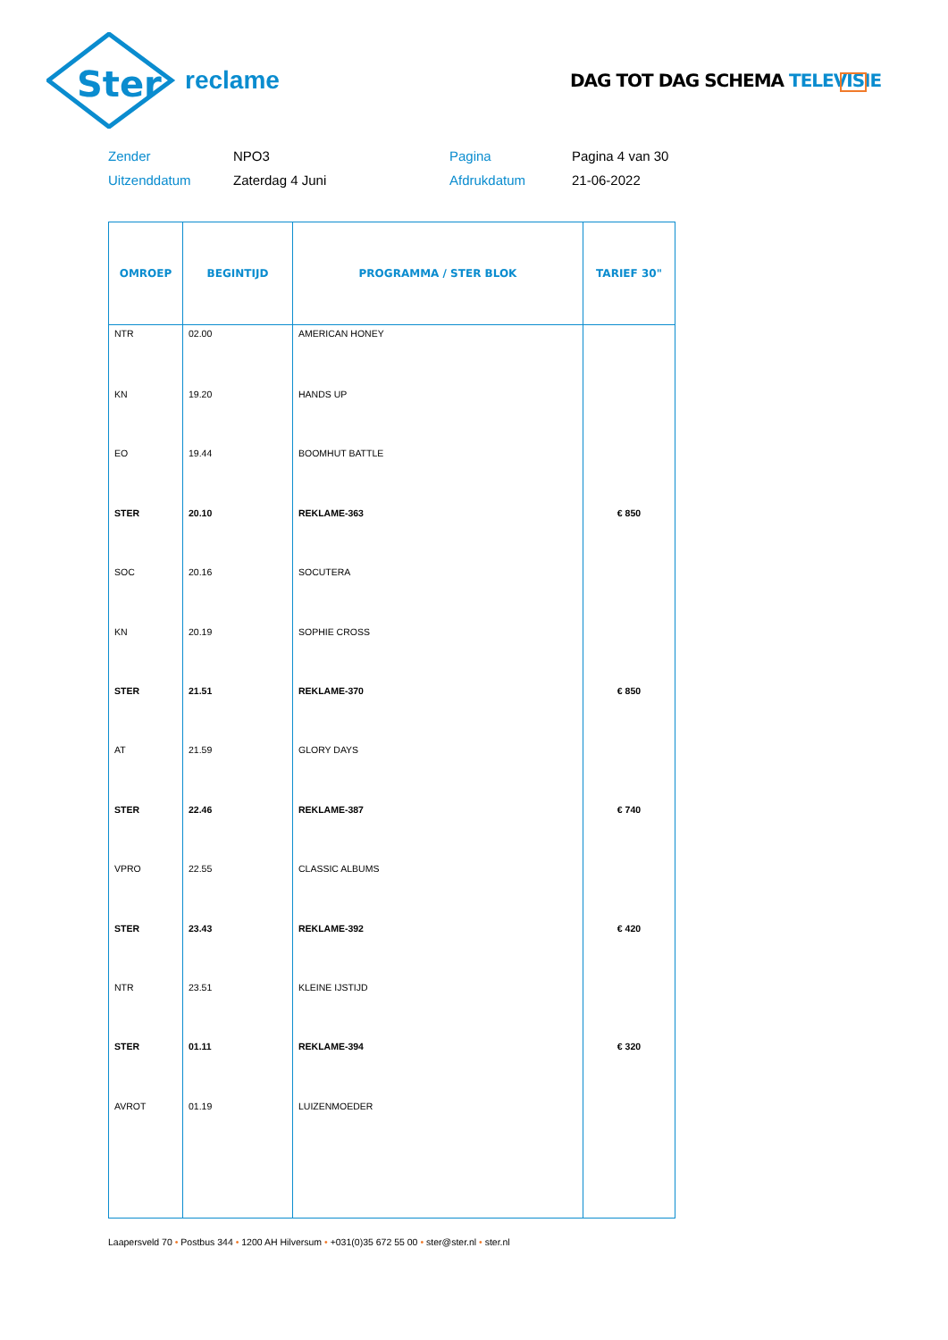Ster
reclame
DAG TOT DAG SCHEMA TELEVISIE
Zender
NPO3
Pagina
Pagina 4 van 30
Uitzenddatum
Zaterdag 4 Juni
Afdrukdatum
21-06-2022
| OMROEP | BEGINTIJD | PROGRAMMA / STER BLOK | TARIEF 30" |
| --- | --- | --- | --- |
| NTR | 02.00 | AMERICAN HONEY | |
| KN | 19.20 | HANDS UP | |
| EO | 19.44 | BOOMHUT BATTLE | |
| STER | 20.10 | REKLAME-363 | € 850 |
| SOC | 20.16 | SOCUTERA | |
| KN | 20.19 | SOPHIE CROSS | |
| STER | 21.51 | REKLAME-370 | € 850 |
| AT | 21.59 | GLORY DAYS | |
| STER | 22.46 | REKLAME-387 | € 740 |
| VPRO | 22.55 | CLASSIC ALBUMS | |
| STER | 23.43 | REKLAME-392 | € 420 |
| NTR | 23.51 | KLEINE IJSTIJD | |
| STER | 01.11 | REKLAME-394 | € 320 |
| AVROT | 01.19 | LUIZENMOEDER | |
Laapersveld 70 • Postbus 344 • 1200 AH Hilversum • +031(0)35 672 55 00 • ster@ster.nl • ster.nl